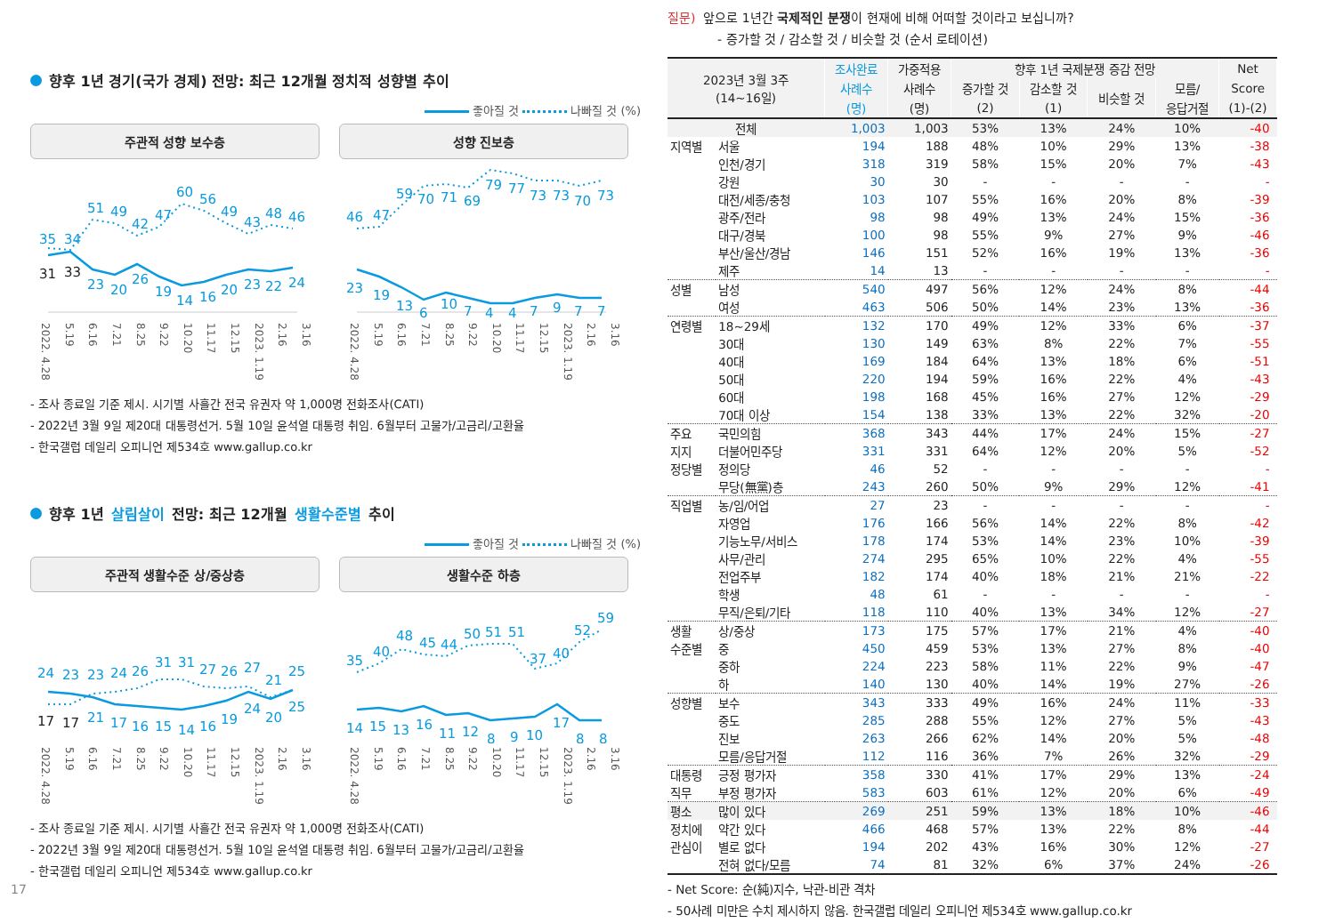향후 1년 경기(국가 경제) 전망: 최근 12개월 정치적 성향별 추이
좋아질 것 나빠질 것 (%)
주관적 성향 보수층
35
34
51
49
42
47
60
56
49
43
48
46
31
33
23
20
26
19
14
16
20
23
22
24
2022. 4.28 5.19 6.16 7.21 8.25 9.22 10.20 11.17 12.15 2023. 1.19 2.16 3.16
성향 진보층
46
47
59
70
71
69
79
77
73
73
70
73
23
19
13
6
10
7
4
4
7
9
7
7
2022. 4.28 5.19 6.16 7.21 8.25 9.22 10.20 11.17 12.15 2023. 1.19 2.16 3.16
- 조사 종료일 기준 제시. 시기별 사흘간 전국 유권자 약 1,000명 전화조사(CATI)
- 2022년 3월 9일 제20대 대통령선거. 5월 10일 윤석열 대통령 취임. 6월부터 고물가/고금리/고환율
- 한국갤럽 데일리 오피니언 제534호 www.gallup.co.kr
향후 1년 살림살이 전망: 최근 12개월 생활수준별 추이
좋아질 것 나빠질 것 (%)
주관적 생활수준 상/중상층
24
23
23
24
26
31
31
27
26
27
21
25
17
17
21
17
16
15
14
16
19
24
20
25
2022. 4.28 5.19 6.16 7.21 8.25 9.22 10.20 11.17 12.15 2023. 1.19 2.16 3.16
생활수준 하층
35
40
48
45
44
50
51
51
37
40
52
59
14
15
13
16
11
12
8
9
10
17
8
8
2022. 4.28 5.19 6.16 7.21 8.25 9.22 10.20 11.17 12.15 2023. 1.19 2.16 3.16
- 조사 종료일 기준 제시. 시기별 사흘간 전국 유권자 약 1,000명 전화조사(CATI)
- 2022년 3월 9일 제20대 대통령선거. 5월 10일 윤석열 대통령 취임. 6월부터 고물가/고금리/고환율
- 한국갤럽 데일리 오피니언 제534호 www.gallup.co.kr
17
질문) 앞으로 1년간 국제적인 분쟁이 현재에 비해 어떠할 것이라고 보십니까?
- 증가할 것 / 감소할 것 / 비슷할 것 (순서 로테이션)
| 2023년 3월 3주 (14~16일) | | 조사완료 | 가중적용 | 향후 1년 국제분쟁 증감 전망 | | | | Net |
| --- | --- | --- | --- | --- | --- | --- | --- | --- |
| | | 사례수 | 사례수 | 증가할 것 | 감소할 것 | 비슷할 것 | 모름/ | Score |
| | | (명) | (명) | (2) | (1) | | 응답거절 | (1)-(2) |
| 전체 | | 1,003 | 1,003 | 53% | 13% | 24% | 10% | -40 |
| 지역별 | 서울 | 194 | 188 | 48% | 10% | 29% | 13% | -38 |
| | 인천/경기 | 318 | 319 | 58% | 15% | 20% | 7% | -43 |
| | 강원 | 30 | 30 | - | - | - | - | - |
| | 대전/세종/충청 | 103 | 107 | 55% | 16% | 20% | 8% | -39 |
| | 광주/전라 | 98 | 98 | 49% | 13% | 24% | 15% | -36 |
| | 대구/경북 | 100 | 98 | 55% | 9% | 27% | 9% | -46 |
| | 부산/울산/경남 | 146 | 151 | 52% | 16% | 19% | 13% | -36 |
| | 제주 | 14 | 13 | - | - | - | - | - |
| 성별 | 남성 | 540 | 497 | 56% | 12% | 24% | 8% | -44 |
| | 여성 | 463 | 506 | 50% | 14% | 23% | 13% | -36 |
| 연령별 | 18~29세 | 132 | 170 | 49% | 12% | 33% | 6% | -37 |
| | 30대 | 130 | 149 | 63% | 8% | 22% | 7% | -55 |
| | 40대 | 169 | 184 | 64% | 13% | 18% | 6% | -51 |
| | 50대 | 220 | 194 | 59% | 16% | 22% | 4% | -43 |
| | 60대 | 198 | 168 | 45% | 16% | 27% | 12% | -29 |
| | 70대 이상 | 154 | 138 | 33% | 13% | 22% | 32% | -20 |
| 주요 | 국민의힘 | 368 | 343 | 44% | 17% | 24% | 15% | -27 |
| 지지 | 더불어민주당 | 331 | 331 | 64% | 12% | 20% | 5% | -52 |
| 정당별 | 정의당 | 46 | 52 | - | - | - | - | - |
| | 무당(無黨)층 | 243 | 260 | 50% | 9% | 29% | 12% | -41 |
| 직업별 | 농/임/어업 | 27 | 23 | - | - | - | - | - |
| | 자영업 | 176 | 166 | 56% | 14% | 22% | 8% | -42 |
| | 기능노무/서비스 | 178 | 174 | 53% | 14% | 23% | 10% | -39 |
| | 사무/관리 | 274 | 295 | 65% | 10% | 22% | 4% | -55 |
| | 전업주부 | 182 | 174 | 40% | 18% | 21% | 21% | -22 |
| | 학생 | 48 | 61 | - | - | - | - | - |
| | 무직/은퇴/기타 | 118 | 110 | 40% | 13% | 34% | 12% | -27 |
| 생활 | 상/중상 | 173 | 175 | 57% | 17% | 21% | 4% | -40 |
| 수준별 | 중 | 450 | 459 | 53% | 13% | 27% | 8% | -40 |
| | 중하 | 224 | 223 | 58% | 11% | 22% | 9% | -47 |
| | 하 | 140 | 130 | 40% | 14% | 19% | 27% | -26 |
| 성향별 | 보수 | 343 | 333 | 49% | 16% | 24% | 11% | -33 |
| | 중도 | 285 | 288 | 55% | 12% | 27% | 5% | -43 |
| | 진보 | 263 | 266 | 62% | 14% | 20% | 5% | -48 |
| | 모름/응답거절 | 112 | 116 | 36% | 7% | 26% | 32% | -29 |
| 대통령 | 긍정 평가자 | 358 | 330 | 41% | 17% | 29% | 13% | -24 |
| 직무 | 부정 평가자 | 583 | 603 | 61% | 12% | 20% | 6% | -49 |
| 평소 | 많이 있다 | 269 | 251 | 59% | 13% | 18% | 10% | -46 |
| 정치에 | 약간 있다 | 466 | 468 | 57% | 13% | 22% | 8% | -44 |
| 관심이 | 별로 없다 | 194 | 202 | 43% | 16% | 30% | 12% | -27 |
| | 전혀 없다/모름 | 74 | 81 | 32% | 6% | 37% | 24% | -26 |
- Net Score: 순(純)지수, 낙관-비관 격차
- 50사례 미만은 수치 제시하지 않음. 한국갤럽 데일리 오피니언 제534호 www.gallup.co.kr